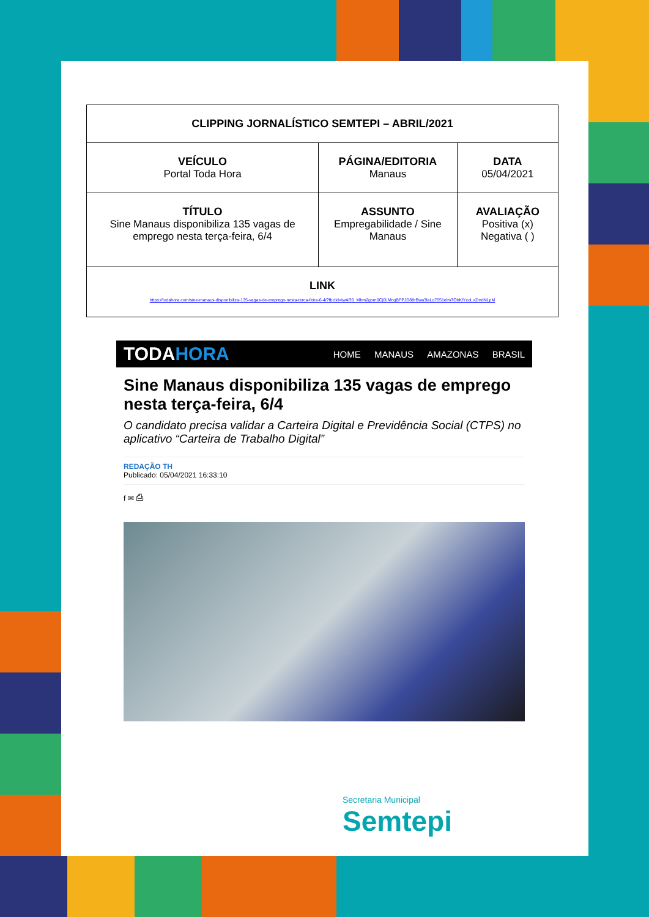| CLIPPING JORNALÍSTICO SEMTEPI – ABRIL/2021 | | |
| VEÍCULO Portal Toda Hora | PÁGINA/EDITORIA Manaus | DATA 05/04/2021 |
| TÍTULO Sine Manaus disponibiliza 135 vagas de emprego nesta terça-feira, 6/4 | ASSUNTO Empregabilidade / Sine Manaus | AVALIAÇÃO Positiva (x) Negativa ( ) |
| LINK https://todahora.com/sine-manaus-disponibiliza-135-vagas-de-emprego-nesta-terca-feira-6-4/?fbclid=IwAR0_Mhm2gom0Cj0LMcgBFPJD88rBwa3laLq7651elmTOhKlYxoLoZmdNLpM | | |
TODAHORA
HOME MANAUS AMAZONAS BRASIL
Sine Manaus disponibiliza 135 vagas de emprego nesta terça-feira, 6/4
O candidato precisa validar a Carteira Digital e Previdência Social (CTPS) no aplicativo “Carteira de Trabalho Digital”
REDAÇÃO TH
Publicado: 05/04/2021 16:33:10
f ✉ ⎙
Secretaria Municipal
Semtepi